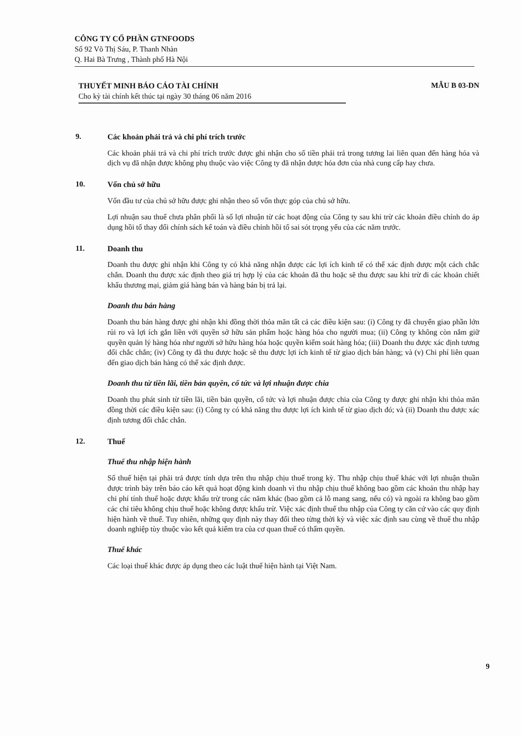CÔNG TY CỔ PHẦN GTNFOODS
Số 92 Võ Thị Sáu, P. Thanh Nhàn
Q. Hai Bà Trưng , Thành phố Hà Nội
THUYẾT MINH BÁO CÁO TÀI CHÍNH
Cho kỳ tài chính kết thúc tại ngày 30 tháng 06 năm 2016
MẪU B 03-DN
9. Các khoản phải trả và chi phí trích trước
Các khoản phải trả và chi phí trích trước được ghi nhận cho số tiền phải trả trong tương lai liên quan đến hàng hóa và dịch vụ đã nhận được không phụ thuộc vào việc Công ty đã nhận được hóa đơn của nhà cung cấp hay chưa.
10. Vốn chủ sở hữu
Vốn đầu tư của chủ sở hữu được ghi nhận theo số vốn thực góp của chủ sở hữu.
Lợi nhuận sau thuế chưa phân phối là số lợi nhuận từ các hoạt động của Công ty sau khi trừ các khoản điều chỉnh do áp dụng hồi tố thay đổi chính sách kế toán và điều chỉnh hồi tố sai sót trọng yếu của các năm trước.
11. Doanh thu
Doanh thu được ghi nhận khi Công ty có khả năng nhận được các lợi ích kinh tế có thể xác định được một cách chắc chắn. Doanh thu được xác định theo giá trị hợp lý của các khoản đã thu hoặc sẽ thu được sau khi trừ đi các khoản chiết khấu thương mại, giảm giá hàng bán và hàng bán bị trả lại.
Doanh thu bán hàng
Doanh thu bán hàng được ghi nhận khi đồng thời thỏa mãn tất cả các điều kiện sau: (i) Công ty đã chuyển giao phần lớn rủi ro và lợi ích gắn liền với quyền sở hữu sản phẩm hoặc hàng hóa cho người mua; (ii) Công ty không còn nắm giữ quyền quản lý hàng hóa như người sở hữu hàng hóa hoặc quyền kiểm soát hàng hóa; (iii) Doanh thu được xác định tương đối chắc chắn; (iv) Công ty đã thu được hoặc sẽ thu được lợi ích kinh tế từ giao dịch bán hàng; và (v) Chi phí liên quan đến giao dịch bán hàng có thể xác định được.
Doanh thu từ tiền lãi, tiền bản quyền, cổ tức và lợi nhuận được chia
Doanh thu phát sinh từ tiền lãi, tiền bản quyền, cổ tức và lợi nhuận được chia của Công ty được ghi nhận khi thỏa mãn đồng thời các điều kiện sau: (i) Công ty có khả năng thu được lợi ích kinh tế từ giao dịch đó; và (ii) Doanh thu được xác định tương đối chắc chắn.
12. Thuế
Thuế thu nhập hiện hành
Số thuế hiện tại phải trả được tính dựa trên thu nhập chịu thuế trong kỳ. Thu nhập chịu thuế khác với lợi nhuận thuần được trình bày trên báo cáo kết quả hoạt động kinh doanh vì thu nhập chịu thuế không bao gồm các khoản thu nhập hay chi phí tính thuế hoặc được khấu trừ trong các năm khác (bao gồm cả lỗ mang sang, nếu có) và ngoài ra không bao gồm các chỉ tiêu không chịu thuế hoặc không được khấu trừ. Việc xác định thuế thu nhập của Công ty căn cứ vào các quy định hiện hành về thuế. Tuy nhiên, những quy định này thay đổi theo từng thời kỳ và việc xác định sau cùng về thuế thu nhập doanh nghiệp tùy thuộc vào kết quả kiểm tra của cơ quan thuế có thẩm quyền.
Thuế khác
Các loại thuế khác được áp dụng theo các luật thuế hiện hành tại Việt Nam.
9